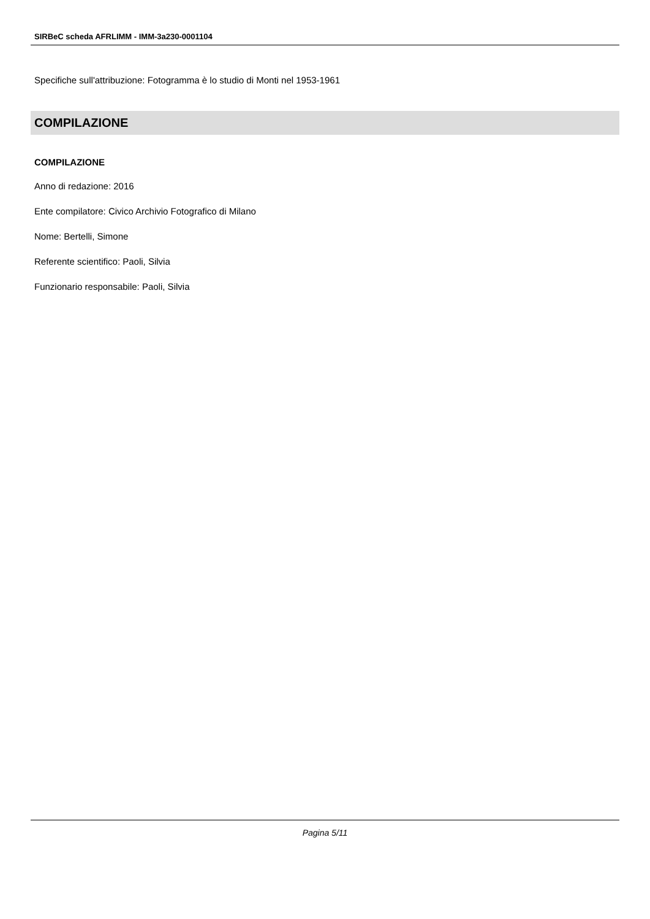SIRBeC scheda AFRLIMM - IMM-3a230-0001104
Specifiche sull'attribuzione: Fotogramma è lo studio di Monti nel 1953-1961
COMPILAZIONE
COMPILAZIONE
Anno di redazione: 2016
Ente compilatore: Civico Archivio Fotografico di Milano
Nome: Bertelli, Simone
Referente scientifico: Paoli, Silvia
Funzionario responsabile: Paoli, Silvia
Pagina 5/11